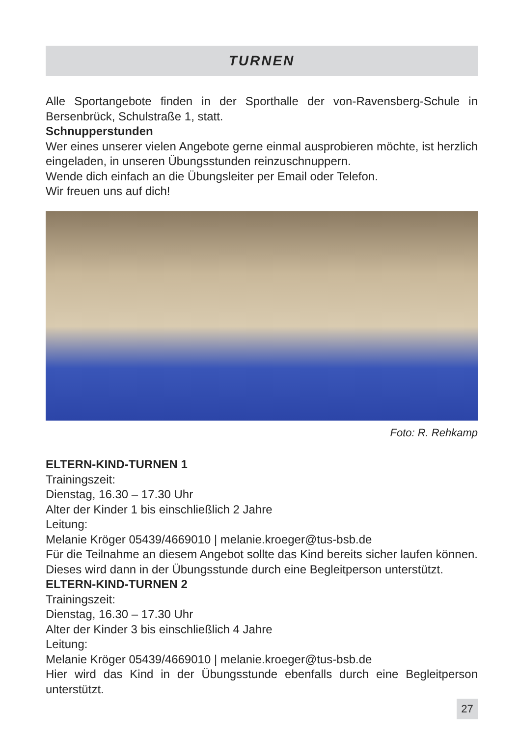TURNEN
Alle Sportangebote finden in der Sporthalle der von-Ravensberg-Schule in Bersenbrück, Schulstraße 1, statt.
Schnupperstunden
Wer eines unserer vielen Angebote gerne einmal ausprobieren möchte, ist herzlich eingeladen, in unseren Übungsstunden reinzuschnuppern.
Wende dich einfach an die Übungsleiter per Email oder Telefon.
Wir freuen uns auf dich!
Foto: R. Rehkamp
ELTERN-KIND-TURNEN 1
Trainingszeit:
Dienstag, 16.30 – 17.30 Uhr
Alter der Kinder 1 bis einschließlich 2 Jahre
Leitung:
Melanie Kröger 05439/4669010 | melanie.kroeger@tus-bsb.de
Für die Teilnahme an diesem Angebot sollte das Kind bereits sicher laufen können. Dieses wird dann in der Übungsstunde durch eine Begleitperson unterstützt.
ELTERN-KIND-TURNEN 2
Trainingszeit:
Dienstag, 16.30 – 17.30 Uhr
Alter der Kinder 3 bis einschließlich 4 Jahre
Leitung:
Melanie Kröger 05439/4669010 | melanie.kroeger@tus-bsb.de
Hier wird das Kind in der Übungsstunde ebenfalls durch eine Begleitperson unterstützt.
27